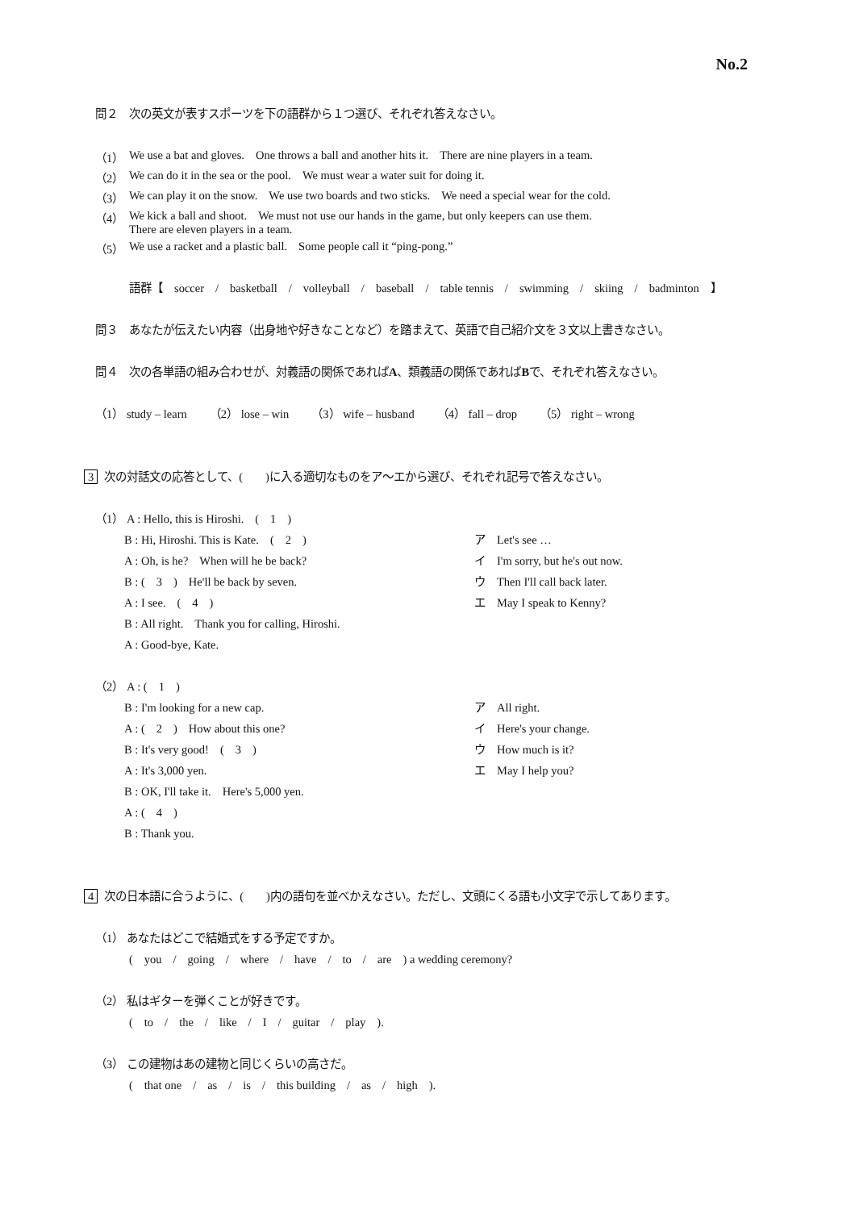No.2
問２　次の英文が表すスポーツを下の語群から１つ選び、それぞれ答えなさい。
（1） We use a bat and gloves.　One throws a ball and another hits it.　There are nine players in a team.
（2） We can do it in the sea or the pool.　We must wear a water suit for doing it.
（3） We can play it on the snow.　We use two boards and two sticks.　We need a special wear for the cold.
（4） We kick a ball and shoot.　We must not use our hands in the game, but only keepers can use them.
There are eleven players in a team.
（5） We use a racket and a plastic ball.　Some people call it “ping-pong.”
語群【　soccer　/　basketball　/　volleyball　/　baseball　/　table tennis　/　swimming　/　skiing　/　badminton　】
問３　あなたが伝えたい内容（出身地や好きなことなど）を踏まえて、英語で自己紹介文を３文以上書きなさい。
問４　次の各単語の組み合わせが、対義語の関係であればA、類義語の関係であればBで、それぞれ答えなさい。
（1） study – learn　　（2） lose – win　　（3） wife – husband　　（4） fall – drop　　（5） right – wrong
3 次の対話文の応答として、(　　)に入る適切なものをア～エから選び、それぞれ記号で答えなさい。
（1） A : Hello, this is Hiroshi.　(　1　)
B : Hi, Hiroshi. This is Kate.　(　2　)
A : Oh, is he?　When will he be back?
B : (　3　)　He'll be back by seven.
A : I see.　(　4　)
B : All right.　Thank you for calling, Hiroshi.
A : Good-bye, Kate.
ア　Let's see …
イ　I'm sorry, but he's out now.
ウ　Then I'll call back later.
エ　May I speak to Kenny?
（2） A : (　1　)
B : I'm looking for a new cap.
A : (　2　)　How about this one?
B : It's very good!　(　3　)
A : It's 3,000 yen.
B : OK, I'll take it.　Here's 5,000 yen.
A : (　4　)
B : Thank you.
ア　All right.
イ　Here's your change.
ウ　How much is it?
エ　May I help you?
4 次の日本語に合うように、(　　)内の語句を並べかえなさい。ただし、文頭にくる語も小文字で示してあります。
（1） あなたはどこで結婚式をする予定ですか。
(　you　/　going　/　where　/　have　/　to　/　are　) a wedding ceremony?
（2） 私はギターを弾くことが好きです。
(　to　/　the　/　like　/　I　/　guitar　/　play　).
（3） この建物はあの建物と同じくらいの高さだ。
(　that one　/　as　/　is　/　this building　/　as　/　high　).